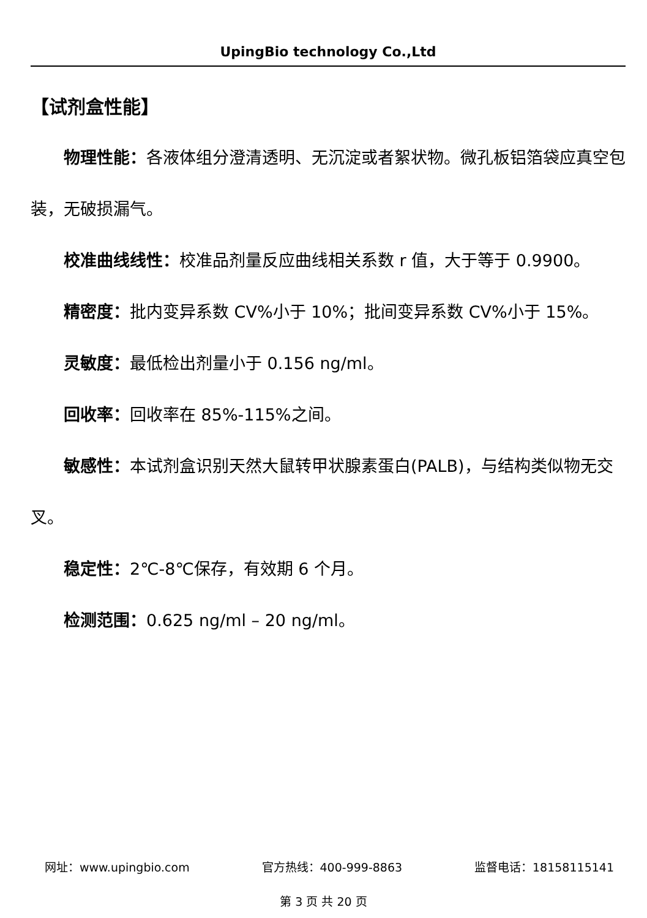UpingBio technology Co.,Ltd
【试剂盒性能】
物理性能：各液体组分澄清透明、无沉淀或者絮状物。微孔板铝箔袋应真空包装，无破损漏气。
校准曲线线性：校准品剂量反应曲线相关系数 r 值，大于等于 0.9900。
精密度：批内变异系数 CV%小于 10%；批间变异系数 CV%小于 15%。
灵敏度：最低检出剂量小于 0.156 ng/ml。
回收率：回收率在 85%-115%之间。
敏感性：本试剂盒识别天然大鼠转甲状腺素蛋白(PALB)，与结构类似物无交叉。
稳定性：2℃-8℃保存，有效期 6 个月。
检测范围：0.625 ng/ml – 20 ng/ml。
网址：www.upingbio.com 官方热线：400-999-8863 监督电话：18158115141
第 3 页 共 20 页